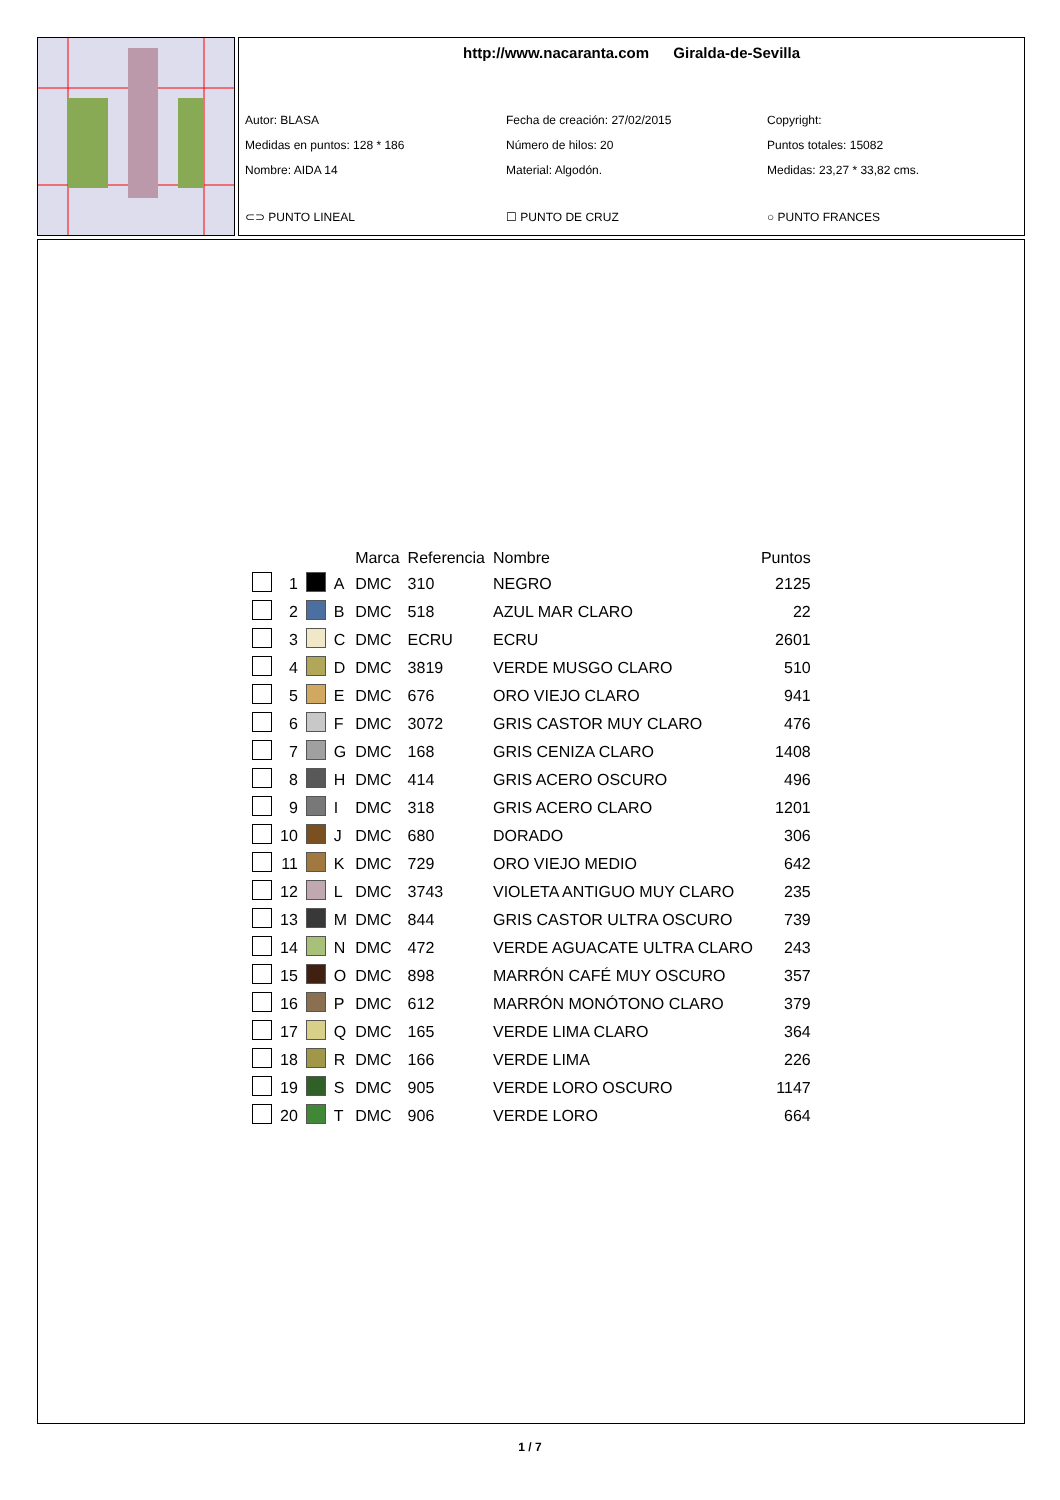http://www.nacaranta.com Giralda-de-Sevilla
Autor: BLASA
Fecha de creación: 27/02/2015
Copyright:
Medidas en puntos: 128 * 186
Número de hilos: 20
Puntos totales: 15082
Nombre: AIDA 14
Material: Algodón.
Medidas: 23,27 * 33,82 cms.
⊂⊃ PUNTO LINEAL
☐ PUNTO DE CRUZ
○ PUNTO FRANCES
| | | | | Marca | Referencia | Nombre | Puntos |
| --- | --- | --- | --- | --- | --- | --- | --- |
| | 1 | | A | DMC | 310 | NEGRO | 2125 |
| | 2 | | B | DMC | 518 | AZUL MAR CLARO | 22 |
| | 3 | | C | DMC | ECRU | ECRU | 2601 |
| | 4 | | D | DMC | 3819 | VERDE MUSGO CLARO | 510 |
| | 5 | | E | DMC | 676 | ORO VIEJO CLARO | 941 |
| | 6 | | F | DMC | 3072 | GRIS CASTOR MUY CLARO | 476 |
| | 7 | | G | DMC | 168 | GRIS CENIZA CLARO | 1408 |
| | 8 | | H | DMC | 414 | GRIS ACERO OSCURO | 496 |
| | 9 | | I | DMC | 318 | GRIS ACERO CLARO | 1201 |
| | 10 | | J | DMC | 680 | DORADO | 306 |
| | 11 | | K | DMC | 729 | ORO VIEJO MEDIO | 642 |
| | 12 | | L | DMC | 3743 | VIOLETA ANTIGUO MUY CLARO | 235 |
| | 13 | | M | DMC | 844 | GRIS CASTOR ULTRA OSCURO | 739 |
| | 14 | | N | DMC | 472 | VERDE AGUACATE ULTRA CLARO | 243 |
| | 15 | | O | DMC | 898 | MARRÓN CAFÉ MUY OSCURO | 357 |
| | 16 | | P | DMC | 612 | MARRÓN MONÓTONO CLARO | 379 |
| | 17 | | Q | DMC | 165 | VERDE LIMA CLARO | 364 |
| | 18 | | R | DMC | 166 | VERDE LIMA | 226 |
| | 19 | | S | DMC | 905 | VERDE LORO OSCURO | 1147 |
| | 20 | | T | DMC | 906 | VERDE LORO | 664 |
1 / 7